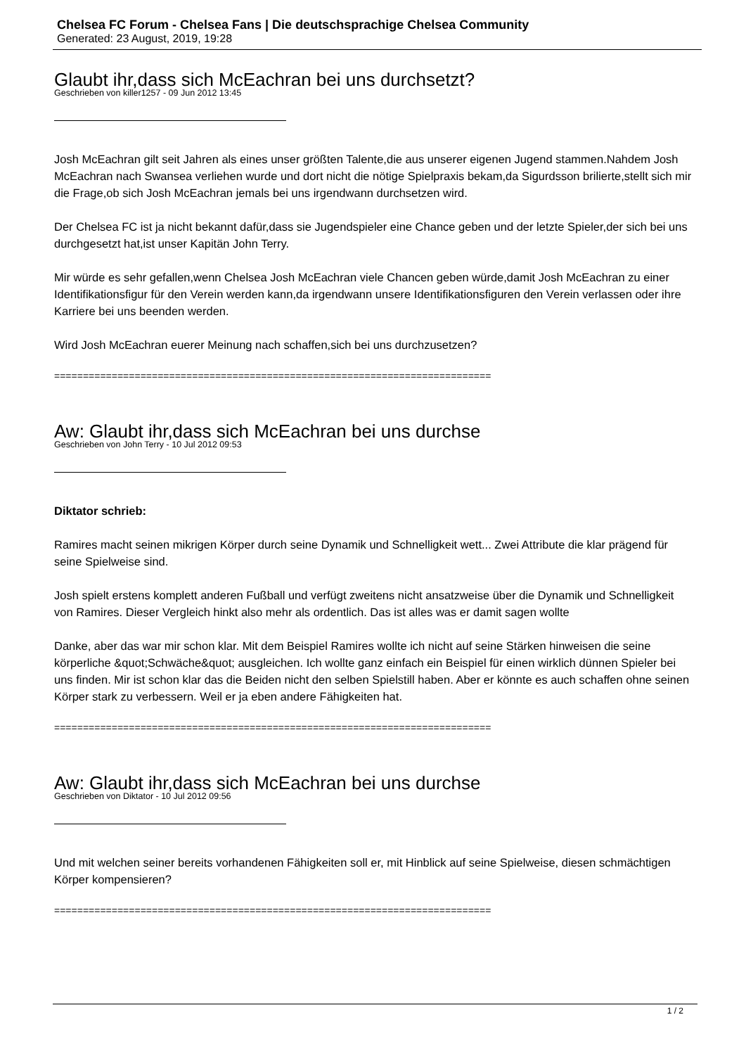Chelsea FC Forum - Chelsea Fans | Die deutschsprachige Chelsea Community
Generated: 23 August, 2019, 19:28
Glaubt ihr,dass sich McEachran bei uns durchsetzt?
Geschrieben von killer1257 - 09 Jun 2012 13:45
Josh McEachran gilt seit Jahren als eines unser größten Talente,die aus unserer eigenen Jugend stammen.Nahdem Josh McEachran nach Swansea verliehen wurde und dort nicht die nötige Spielpraxis bekam,da Sigurdsson brilierte,stellt sich mir die Frage,ob sich Josh McEachran jemals bei uns irgendwann durchsetzen wird.
Der Chelsea FC ist ja nicht bekannt dafür,dass sie Jugendspieler eine Chance geben und der letzte Spieler,der sich bei uns durchgesetzt hat,ist unser Kapitän John Terry.
Mir würde es sehr gefallen,wenn Chelsea Josh McEachran viele Chancen geben würde,damit Josh McEachran zu einer Identifikationsfigur für den Verein werden kann,da irgendwann unsere Identifikationsfiguren den Verein verlassen oder ihre Karriere bei uns beenden werden.
Wird Josh McEachran euerer Meinung nach schaffen,sich bei uns durchzusetzen?
============================================================================
Aw: Glaubt ihr,dass sich McEachran bei uns durchse
Geschrieben von John Terry - 10 Jul 2012 09:53
Diktator schrieb:
Ramires macht seinen mikrigen Körper durch seine Dynamik und Schnelligkeit wett... Zwei Attribute die klar prägend für seine Spielweise sind.
Josh spielt erstens komplett anderen Fußball und verfügt zweitens nicht ansatzweise über die Dynamik und Schnelligkeit von Ramires. Dieser Vergleich hinkt also mehr als ordentlich. Das ist alles was er damit sagen wollte
Danke, aber das war mir schon klar. Mit dem Beispiel Ramires wollte ich nicht auf seine Stärken hinweisen die seine körperliche &quot;Schwäche&quot; ausgleichen. Ich wollte ganz einfach ein Beispiel für einen wirklich dünnen Spieler bei uns finden. Mir ist schon klar das die Beiden nicht den selben Spielstill haben. Aber er könnte es auch schaffen ohne seinen Körper stark zu verbessern. Weil er ja eben andere Fähigkeiten hat.
============================================================================
Aw: Glaubt ihr,dass sich McEachran bei uns durchse
Geschrieben von Diktator - 10 Jul 2012 09:56
Und mit welchen seiner bereits vorhandenen Fähigkeiten soll er, mit Hinblick auf seine Spielweise, diesen schmächtigen Körper kompensieren?
============================================================================
1 / 2